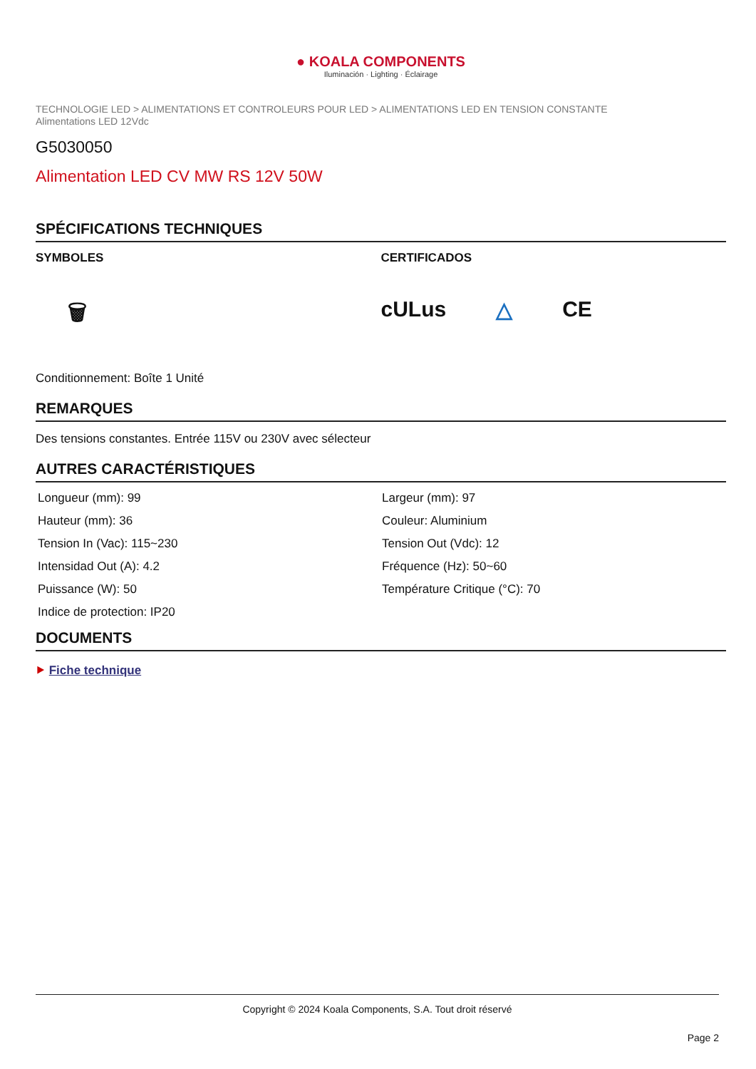● KOALA COMPONENTS
Iluminación · Lighting · Éclairage
TECHNOLOGIE LED > ALIMENTATIONS ET CONTROLEURS POUR LED > ALIMENTATIONS LED EN TENSION CONSTANTE
Alimentations LED 12Vdc
G5030050
Alimentation LED CV MW RS 12V 50W
SPÉCIFICATIONS TECHNIQUES
SYMBOLES
🗑
CERTIFICADOS
cULus △ CE
Conditionnement: Boîte 1 Unité
REMARQUES
Des tensions constantes. Entrée 115V ou 230V avec sélecteur
AUTRES CARACTÉRISTIQUES
Longueur (mm): 99
Largeur (mm): 97
Hauteur (mm): 36
Couleur: Aluminium
Tension In (Vac): 115~230
Tension Out (Vdc): 12
Intensidad Out (A): 4.2
Fréquence (Hz): 50~60
Puissance (W): 50
Température Critique (°C): 70
Indice de protection: IP20
DOCUMENTS
⯈ Fiche technique
Copyright © 2024 Koala Components, S.A. Tout droit réservé
Page 2